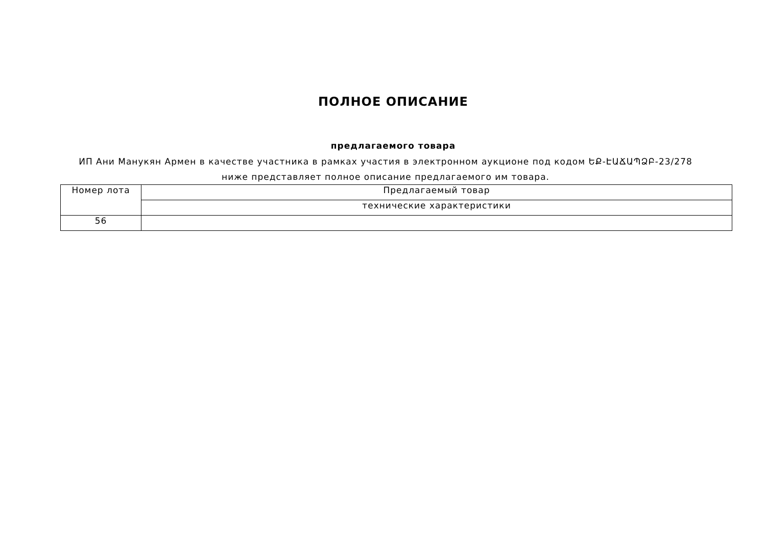ПОЛНОЕ ОПИСАНИЕ
предлагаемого товара
ИП Ани Манукян Армен в качестве участника в рамках участия в электронном аукционе под кодом ԵՔ-ԷԱՃԱՊՁԲ-23/278 ниже представляет полное описание предлагаемого им товара.
| Номер лота | Предлагаемый товар |
| | технические характеристики |
| 56 | |